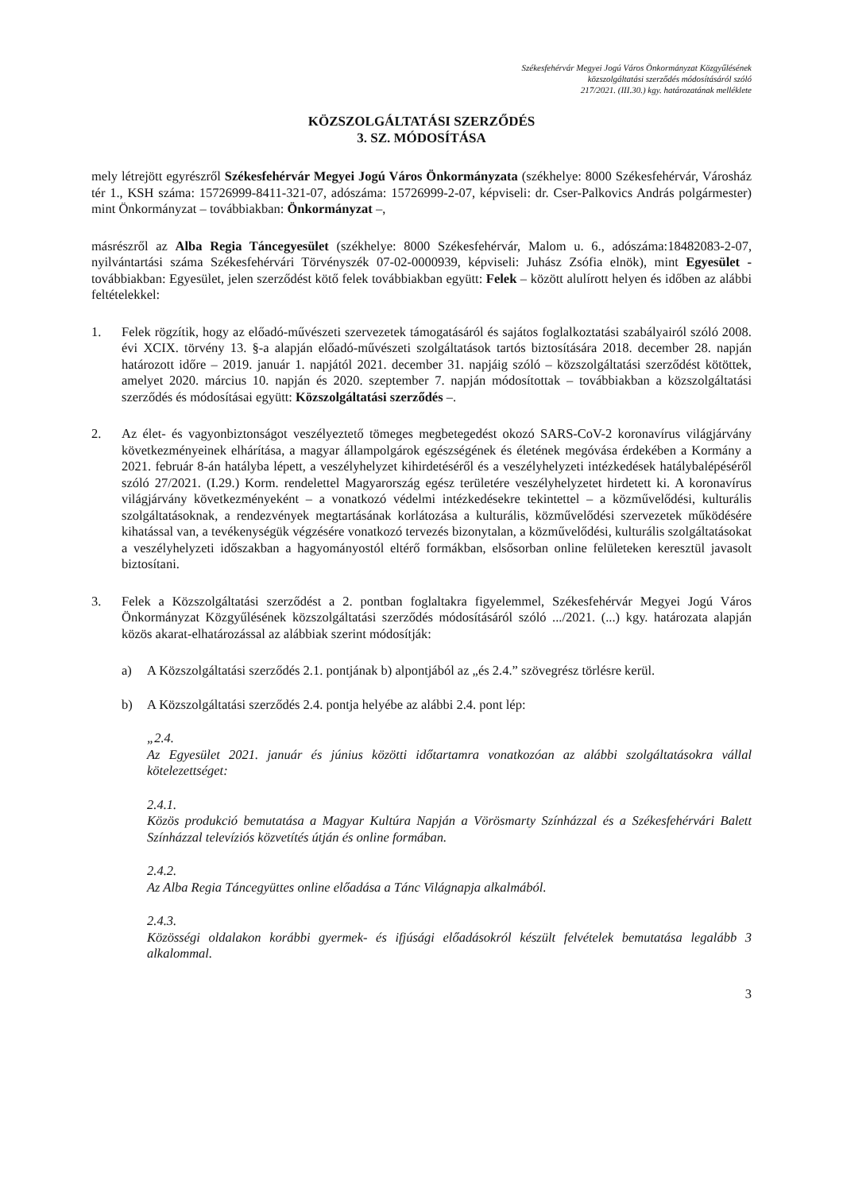Székesfehérvár Megyei Jogú Város Önkormányzat Közgyűlésének
közszolgáltatási szerződés módosításáról szóló
217/2021. (III.30.) kgy. határozatának melléklete
KÖZSZOLGÁLTATÁSI SZERZŐDÉS
3. SZ. MÓDOSÍTÁSA
mely létrejött egyrészről Székesfehérvár Megyei Jogú Város Önkormányzata (székhelye: 8000 Székesfehérvár, Városház tér 1., KSH száma: 15726999-8411-321-07, adószáma: 15726999-2-07, képviseli: dr. Cser-Palkovics András polgármester) mint Önkormányzat – továbbiakban: Önkormányzat –,
másrészről az Alba Regia Táncegyesület (székhelye: 8000 Székesfehérvár, Malom u. 6., adószáma:18482083-2-07, nyilvántartási száma Székesfehérvári Törvényszék 07-02-0000939, képviseli: Juhász Zsófia elnök), mint Egyesület - továbbiakban: Egyesület, jelen szerződést kötő felek továbbiakban együtt: Felek – között alulírott helyen és időben az alábbi feltételekkel:
1. Felek rögzítik, hogy az előadó-művészeti szervezetek támogatásáról és sajátos foglalkoztatási szabályairól szóló 2008. évi XCIX. törvény 13. §-a alapján előadó-művészeti szolgáltatások tartós biztosítására 2018. december 28. napján határozott időre – 2019. január 1. napjától 2021. december 31. napjáig szóló – közszolgáltatási szerződést kötöttek, amelyet 2020. március 10. napján és 2020. szeptember 7. napján módosítottak – továbbiakban a közszolgáltatási szerződés és módosításai együtt: Közszolgáltatási szerződés –.
2. Az élet- és vagyonbiztonságot veszélyeztető tömeges megbetegedést okozó SARS-CoV-2 koronavírus világjárvány következményeinek elhárítása, a magyar állampolgárok egészségének és életének megóvása érdekében a Kormány a 2021. február 8-án hatályba lépett, a veszélyhelyzet kihirdetéséről és a veszélyhelyzeti intézkedések hatálybalépéséről szóló 27/2021. (I.29.) Korm. rendelettel Magyarország egész területére veszélyhelyzetet hirdetett ki. A koronavírus világjárvány következményeként – a vonatkozó védelmi intézkedésekre tekintettel – a közművelődési, kulturális szolgáltatásoknak, a rendezvények megtartásának korlátozása a kulturális, közművelődési szervezetek működésére kihatással van, a tevékenységük végzésére vonatkozó tervezés bizonytalan, a közművelődési, kulturális szolgáltatásokat a veszélyhelyzeti időszakban a hagyományostól eltérő formákban, elsősorban online felületeken keresztül javasolt biztosítani.
3. Felek a Közszolgáltatási szerződést a 2. pontban foglaltakra figyelemmel, Székesfehérvár Megyei Jogú Város Önkormányzat Közgyűlésének közszolgáltatási szerződés módosításáról szóló .../2021. (...) kgy. határozata alapján közös akarat-elhatározással az alábbiak szerint módosítják:
a) A Közszolgáltatási szerződés 2.1. pontjának b) alpontjából az „és 2.4.” szövegrész törlésre kerül.
b) A Közszolgáltatási szerződés 2.4. pontja helyébe az alábbi 2.4. pont lép:
„2.4.
Az Egyesület 2021. január és június közötti időtartamra vonatkozóan az alábbi szolgáltatásokra vállal kötelezettséget:
2.4.1.
Közös produkció bemutatása a Magyar Kultúra Napján a Vörösmarty Színházzal és a Székesfehérvári Balett Színházzal televíziós közvetítés útján és online formában.
2.4.2.
Az Alba Regia Táncegyüttes online előadása a Tánc Világnapja alkalmából.
2.4.3.
Közösségi oldalakon korábbi gyermek- és ifjúsági előadásokról készült felvételek bemutatása legalább 3 alkalommal.
3